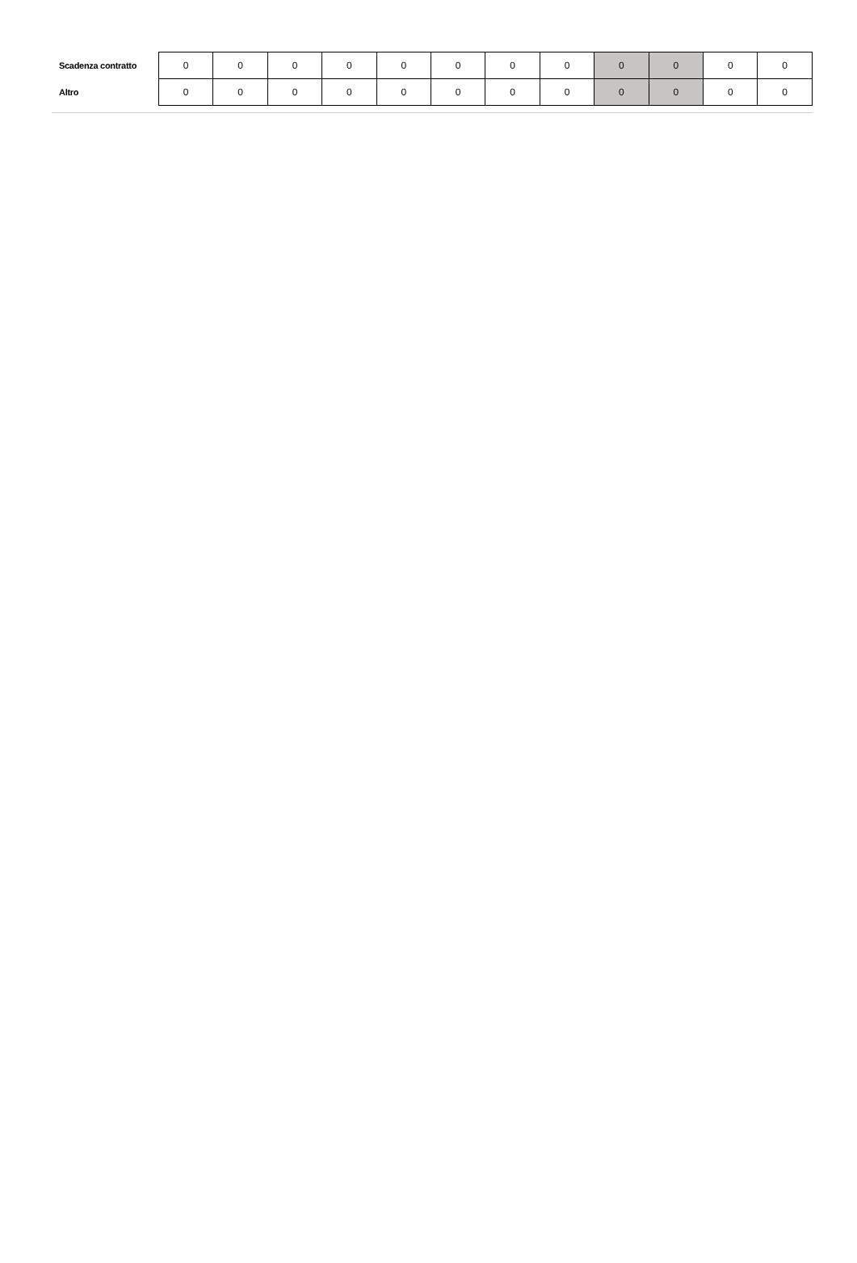| Scadenza contratto | 0 | 0 | 0 | 0 | 0 | 0 | 0 | 0 | 0 | 0 | 0 | 0 |
| Altro | 0 | 0 | 0 | 0 | 0 | 0 | 0 | 0 | 0 | 0 | 0 | 0 |